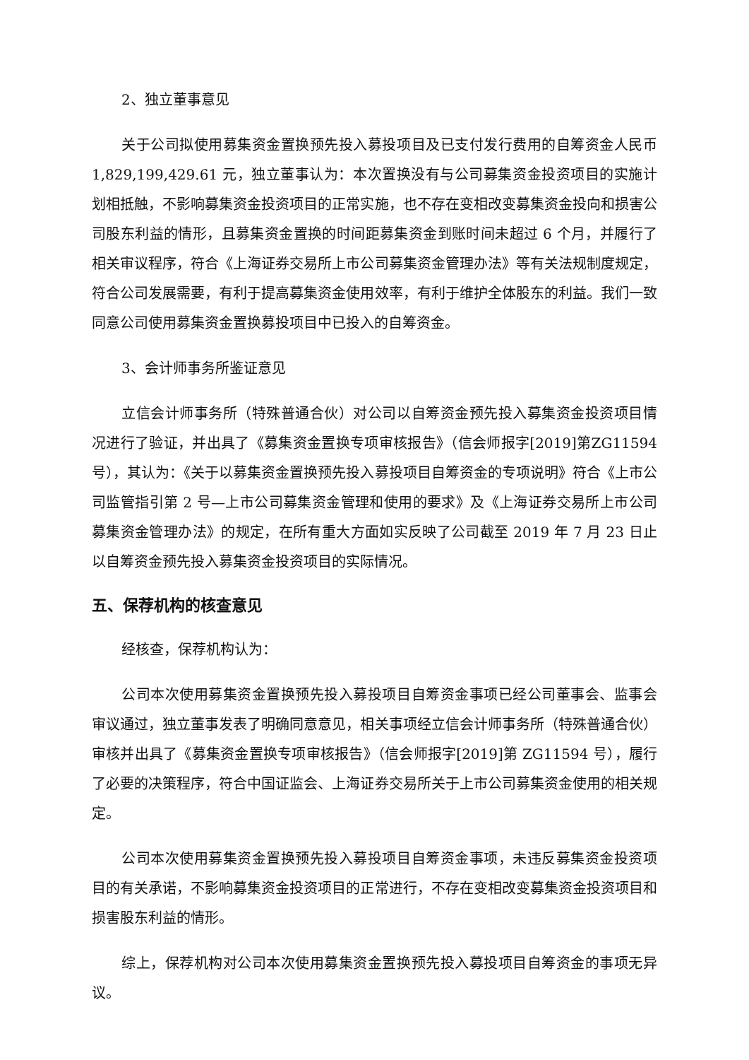2、独立董事意见
关于公司拟使用募集资金置换预先投入募投项目及已支付发行费用的自筹资金人民币 1,829,199,429.61 元，独立董事认为：本次置换没有与公司募集资金投资项目的实施计划相抵触，不影响募集资金投资项目的正常实施，也不存在变相改变募集资金投向和损害公司股东利益的情形，且募集资金置换的时间距募集资金到账时间未超过 6 个月，并履行了相关审议程序，符合《上海证券交易所上市公司募集资金管理办法》等有关法规制度规定，符合公司发展需要，有利于提高募集资金使用效率，有利于维护全体股东的利益。我们一致同意公司使用募集资金置换募投项目中已投入的自筹资金。
3、会计师事务所鉴证意见
立信会计师事务所（特殊普通合伙）对公司以自筹资金预先投入募集资金投资项目情况进行了验证，并出具了《募集资金置换专项审核报告》（信会师报字[2019]第ZG11594 号），其认为：《关于以募集资金置换预先投入募投项目自筹资金的专项说明》符合《上市公司监管指引第 2 号—上市公司募集资金管理和使用的要求》及《上海证券交易所上市公司募集资金管理办法》的规定，在所有重大方面如实反映了公司截至 2019 年 7 月 23 日止以自筹资金预先投入募集资金投资项目的实际情况。
五、保荐机构的核查意见
经核查，保荐机构认为：
公司本次使用募集资金置换预先投入募投项目自筹资金事项已经公司董事会、监事会审议通过，独立董事发表了明确同意意见，相关事项经立信会计师事务所（特殊普通合伙）审核并出具了《募集资金置换专项审核报告》（信会师报字[2019]第 ZG11594 号），履行了必要的决策程序，符合中国证监会、上海证券交易所关于上市公司募集资金使用的相关规定。
公司本次使用募集资金置换预先投入募投项目自筹资金事项，未违反募集资金投资项目的有关承诺，不影响募集资金投资项目的正常进行，不存在变相改变募集资金投资项目和损害股东利益的情形。
综上，保荐机构对公司本次使用募集资金置换预先投入募投项目自筹资金的事项无异议。